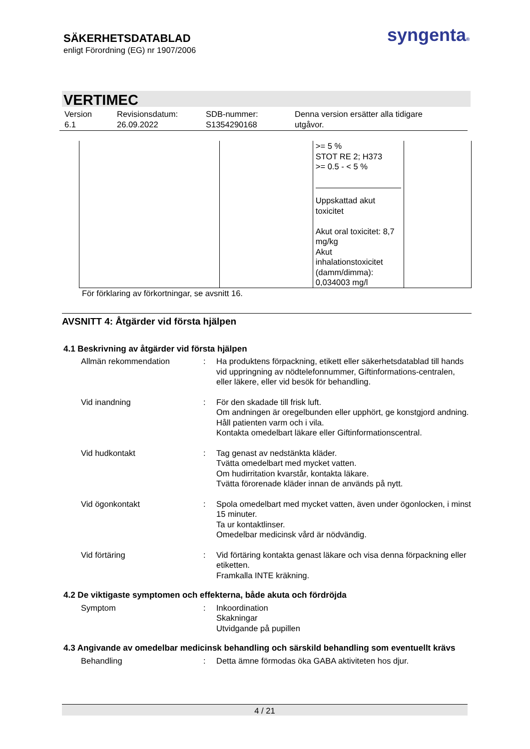SÄKERHETSDATABLAD
enligt Förordning (EG) nr 1907/2006
syngenta®
VERTIMEC
| Version 6.1 | Revisionsdatum: 26.09.2022 | SDB-nummer: S1354290168 | Denna version ersätter alla tidigare utgåvor. |
| | | >= 5 % STOT RE 2; H373 >= 0.5 - < 5 % Uppskattad akut toxicitet Akut oral toxicitet: 8,7 mg/kg Akut inhalationstoxicitet (damm/dimma): 0,034003 mg/l | |
För förklaring av förkortningar, se avsnitt 16.
AVSNITT 4: Åtgärder vid första hjälpen
4.1 Beskrivning av åtgärder vid första hjälpen
| Allmän rekommendation | : | Ha produktens förpackning, etikett eller säkerhetsdatablad till hands vid uppringning av nödtelefonnummer, Giftinformations-centralen, eller läkere, eller vid besök för behandling. |
| Vid inandning | : | För den skadade till frisk luft. Om andningen är oregelbunden eller upphört, ge konstgjord andning. Håll patienten varm och i vila. Kontakta omedelbart läkare eller Giftinformationscentral. |
| Vid hudkontakt | : | Tag genast av nedstänkta kläder. Tvätta omedelbart med mycket vatten. Om hudirritation kvarstår, kontakta läkare. Tvätta förorenade kläder innan de används på nytt. |
| Vid ögonkontakt | : | Spola omedelbart med mycket vatten, även under ögonlocken, i minst 15 minuter. Ta ur kontaktlinser. Omedelbar medicinsk vård är nödvändig. |
| Vid förtäring | : | Vid förtäring kontakta genast läkare och visa denna förpackning eller etiketten. Framkalla INTE kräkning. |
4.2 De viktigaste symptomen och effekterna, både akuta och fördröjda
| Symptom | : | Inkoordination Skakningar Utvidgande på pupillen |
4.3 Angivande av omedelbar medicinsk behandling och särskild behandling som eventuellt krävs
| Behandling | : | Detta ämne förmodas öka GABA aktiviteten hos djur. |
4 / 21